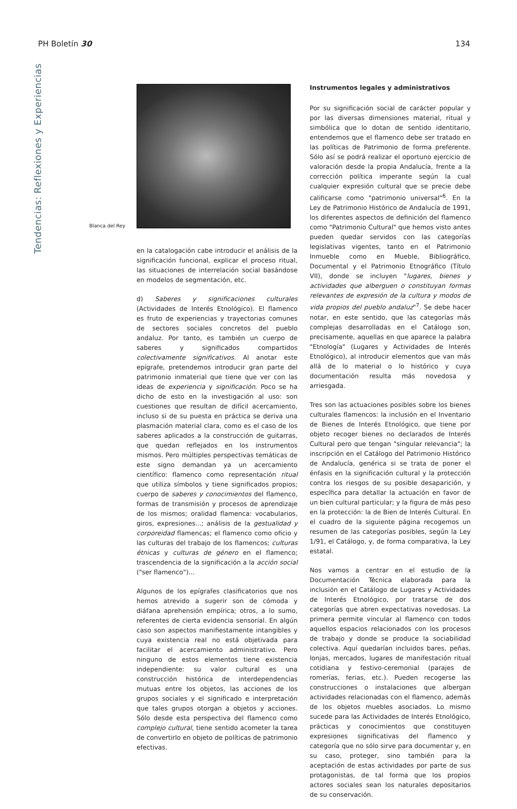PH Boletín 30 134
Tendencias: Reflexiones y Experiencias
Blanca del Rey
en la catalogación cabe introducir el análisis de la significación funcional, explicar el proceso ritual, las situaciones de interrelación social basándose en modelos de segmentación, etc.
d) Saberes y significaciones culturales (Actividades de Interés Etnológico). El flamenco es fruto de experiencias y trayectorias comunes de sectores sociales concretos del pueblo andaluz. Por tanto, es también un cuerpo de saberes y significados compartidos colectivamente significativos. Al anotar este epígrafe, pretendemos introducir gran parte del patrimonio inmaterial que tiene que ver con las ideas de experiencia y significación. Poco se ha dicho de esto en la investigación al uso: son cuestiones que resultan de difícil acercamiento, incluso si de su puesta en práctica se deriva una plasmación material clara, como es el caso de los saberes aplicados a la construcción de guitarras, que quedan reflejados en los instrumentos mismos. Pero múltiples perspectivas temáticas de este signo demandan ya un acercamiento científico: flamenco como representación ritual que utiliza símbolos y tiene significados propios; cuerpo de saberes y conocimientos del flamenco, formas de transmisión y procesos de aprendizaje de los mismos; oralidad flamenca: vocabularios, giros, expresiones...; análisis de la gestualidad y corporeidad flamencas; el flamenco como oficio y las culturas del trabajo de los flamencos; culturas étnicas y culturas de género en el flamenco; trascendencia de la significación a la acción social ("ser flamenco")...
Algunos de los epígrafes clasificatorios que nos hemos atrevido a sugerir son de cómoda y diáfana aprehensión empírica; otros, a lo sumo, referentes de cierta evidencia sensorial. En algún caso son aspectos manifiestamente intangibles y cuya existencia real no está objetivada para facilitar el acercamiento administrativo. Pero ninguno de estos elementos tiene existencia independiente: su valor cultural es una construcción histórica de interdependencias mutuas entre los objetos, las acciones de los grupos sociales y el significado e interpretación que tales grupos otorgan a objetos y acciones. Sólo desde esta perspectiva del flamenco como complejo cultural, tiene sentido acometer la tarea de convertirlo en objeto de políticas de patrimonio efectivas.
Instrumentos legales y administrativos
Por su significación social de carácter popular y por las diversas dimensiones material, ritual y simbólica que lo dotan de sentido identitario, entendemos que el flamenco debe ser tratado en las políticas de Patrimonio de forma preferente. Sólo así se podrá realizar el oportuno ejercicio de valoración desde la propia Andalucía, frente a la corrección política imperante según la cual cualquier expresión cultural que se precie debe calificarse como "patrimonio universal"<sup>6</sup>. En la Ley de Patrimonio Histórico de Andalucía de 1991, los diferentes aspectos de definición del flamenco como "Patrimonio Cultural" que hemos visto antes pueden quedar servidos con las categorías legislativas vigentes, tanto en el Patrimonio Inmueble como en Mueble, Bibliográfico, Documental y el Patrimonio Etnográfico (Título VII), donde se incluyen "lugares, bienes y actividades que alberguen o constituyan formas relevantes de expresión de la cultura y modos de vida propios del pueblo andaluz"<sup>7</sup>. Se debe hacer notar, en este sentido, que las categorías más complejas desarrolladas en el Catálogo son, precisamente, aquellas en que aparece la palabra "Etnología" (Lugares y Actividades de Interés Etnológico), al introducir elementos que van más allá de lo material o lo histórico y cuya documentación resulta más novedosa y arriesgada.
Tres son las actuaciones posibles sobre los bienes culturales flamencos: la inclusión en el Inventario de Bienes de Interés Etnológico, que tiene por objeto recoger bienes no declarados de Interés Cultural pero que tengan "singular relevancia"; la inscripción en el Catálogo del Patrimonio Histórico de Andalucía, genérica si se trata de poner el énfasis en la significación cultural y la protección contra los riesgos de su posible desaparición, y específica para detallar la actuación en favor de un bien cultural particular; y la figura de más peso en la protección: la de Bien de Interés Cultural. En el cuadro de la siguiente página recogemos un resumen de las categorías posibles, según la Ley 1/91, el Catálogo, y, de forma comparativa, la Ley estatal.
Nos vamos a centrar en el estudio de la Documentación Técnica elaborada para la inclusión en el Catálogo de Lugares y Actividades de Interés Etnológico, por tratarse de dos categorías que abren expectativas novedosas. La primera permite vincular al flamenco con todos aquellos espacios relacionados con los procesos de trabajo y donde se produce la sociabilidad colectiva. Aquí quedarían incluidos bares, peñas, lonjas, mercados, lugares de manifestación ritual cotidiana y festivo-ceremonial (parajes de romerías, ferias, etc.). Pueden recogerse las construcciones o instalaciones que albergan actividades relacionadas con el flamenco, además de los objetos muebles asociados. Lo mismo sucede para las Actividades de Interés Etnológico, prácticas y conocimientos que constituyen expresiones significativas del flamenco y categoría que no sólo sirve para documentar y, en su caso, proteger, sino también para la aceptación de estas actividades por parte de sus protagonistas, de tal forma que los propios actores sociales sean los naturales depositarios de su conservación.